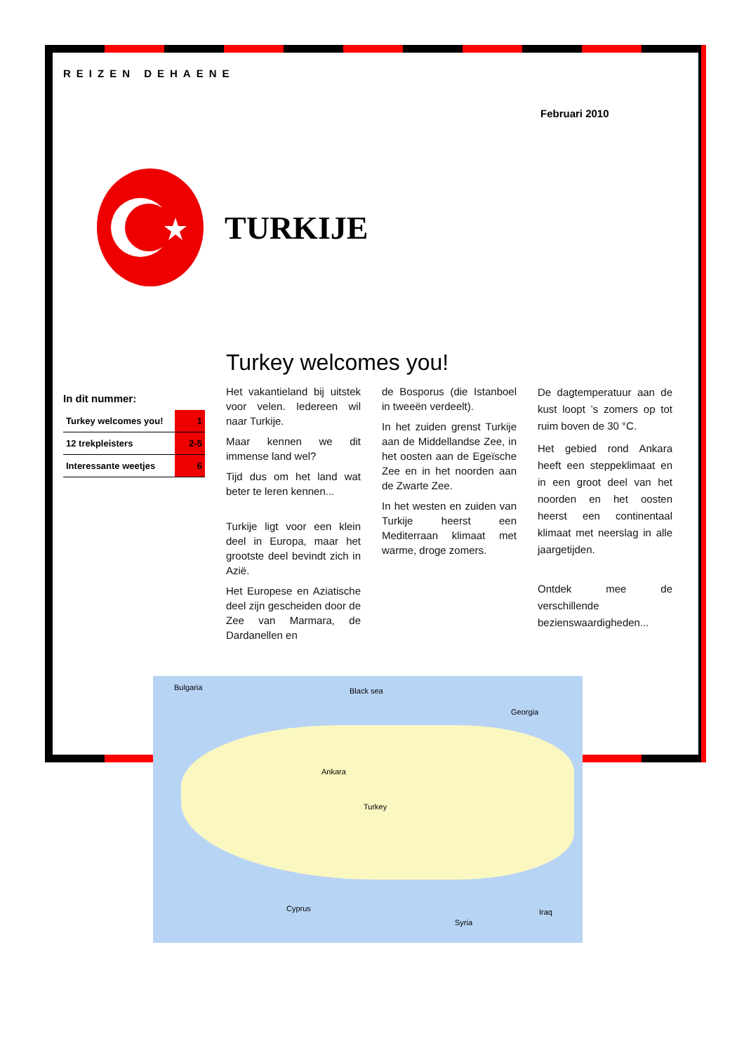REIZEN DEHAENE
Februari 2010
TURKIJE
Turkey welcomes you!
In dit nummer:
| Turkey welcomes you! | 1 |
| 12 trekpleisters | 2-5 |
| Interessante weetjes | 6 |
Het vakantieland bij uitstek voor velen. Iedereen wil naar Turkije.
Maar kennen we dit immense land wel?
Tijd dus om het land wat beter te leren kennen...
Turkije ligt voor een klein deel in Europa, maar het grootste deel bevindt zich in Azië.
Het Europese en Aziatische deel zijn gescheiden door de Zee van Marmara, de Dardanellen en
de Bosporus (die Istanboel in tweeën verdeelt).
In het zuiden grenst Turkije aan de Middellandse Zee, in het oosten aan de Egeïsche Zee en in het noorden aan de Zwarte Zee.
In het westen en zuiden van Turkije heerst een Mediterraan klimaat met warme, droge zomers.
De dagtemperatuur aan de kust loopt ’s zomers op tot ruim boven de 30 °C.
Het gebied rond Ankara heeft een steppeklimaat en in een groot deel van het noorden en het oosten heerst een continentaal klimaat met neerslag in alle jaargetijden.
Ontdek mee de verschillende bezienswaardigheden...
Bulgaria Black sea
Georgia
Turkey
Ankara
Cyprus
Syria
Iraq